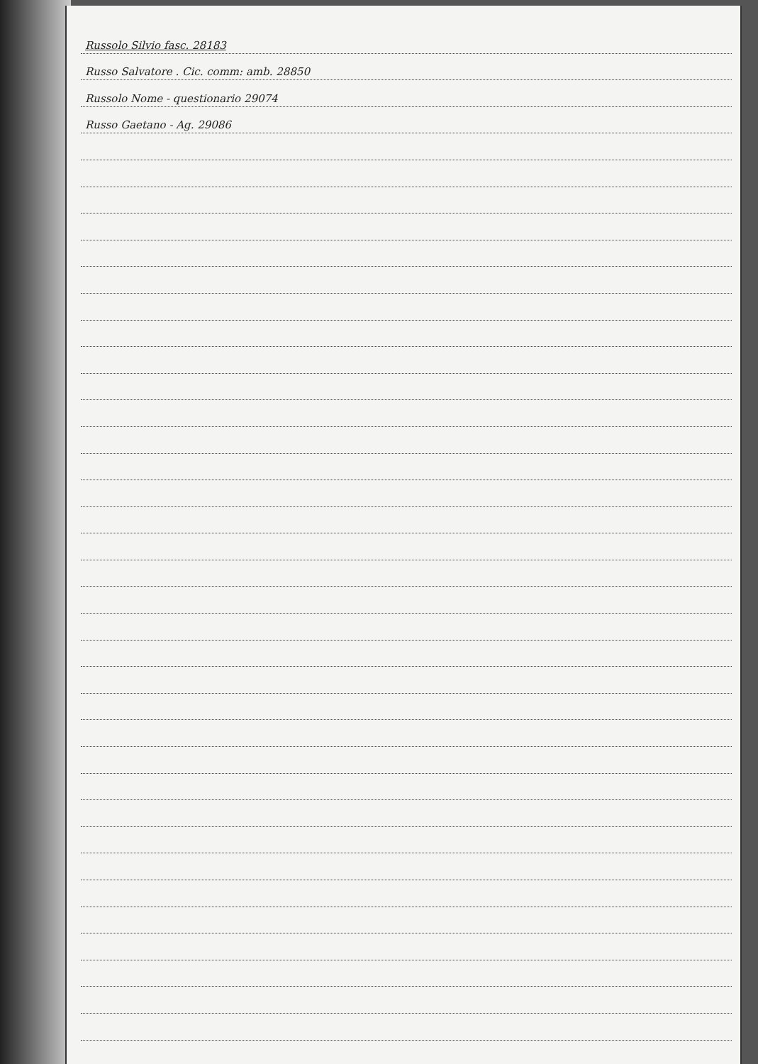Russolo Silvio fasc. 28183
Russo Salvatore . Cic. comm: amb. 28850
Russolo Nome - questionario 29074
Russo Gaetano - Ag. 29086